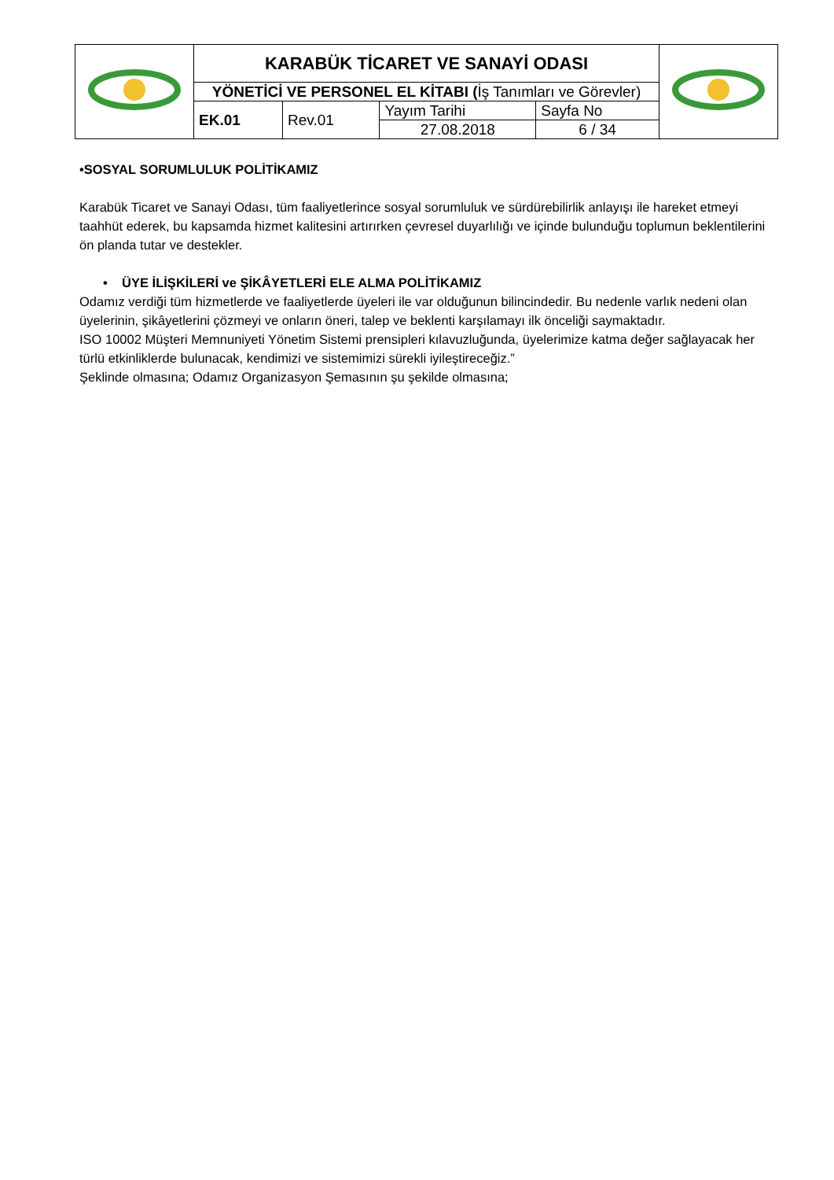| | KARABÜK TİCARET VE SANAYİ ODASI | | | | |
| | YÖNETİCİ VE PERSONEL EL KİTABI ( İş Tanımları ve Görevler) | | | | |
| | EK.01 | Rev.01 | Yayım Tarihi | Sayfa No | |
| | | | 27.08.2018 | 6 / 34 | |
•SOSYAL SORUMLULUK POLİTİKAMIZ
Karabük Ticaret ve Sanayi Odası, tüm faaliyetlerince sosyal sorumluluk ve sürdürebilirlik anlayışı ile hareket etmeyi taahhüt ederek, bu kapsamda hizmet kalitesini artırırken çevresel duyarlılığı ve içinde bulunduğu toplumun beklentilerini ön planda tutar ve destekler.
• ÜYE İLİŞKİLERİ ve ŞİKÂYETLERİ ELE ALMA POLİTİKAMIZ
Odamız verdiği tüm hizmetlerde ve faaliyetlerde üyeleri ile var olduğunun bilincindedir. Bu nedenle varlık nedeni olan üyelerinin, şikâyetlerini çözmeyi ve onların öneri, talep ve beklenti karşılamayı ilk önceliği saymaktadır.
ISO 10002 Müşteri Memnuniyeti Yönetim Sistemi prensipleri kılavuzluğunda, üyelerimize katma değer sağlayacak her türlü etkinliklerde bulunacak, kendimizi ve sistemimizi sürekli iyileştireceğiz.”
Şeklinde olmasına; Odamız Organizasyon Şemasının şu şekilde olmasına;